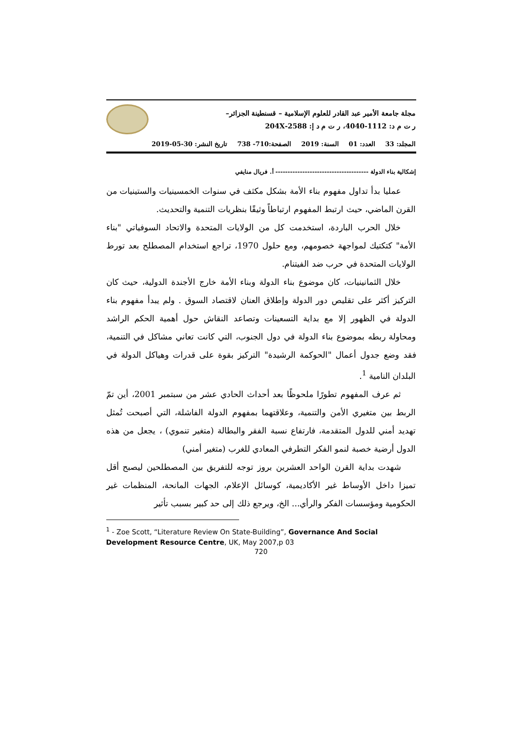مجلة جامعة الأمير عبد القادر للعلوم الإسلامية – قسنطينة الجزائر–
ر ت م د: 1112-4040، ر ت م د إ: 2588-204X
المجلد: 33 العدد: 01 السنة: 2019 الصفحة:710- 738 تاريخ النشر: 30-05-2019
إشكالية بناء الدولة -------------------------------------- أ. فريال منايفي
عمليا بدأ تداول مفهوم بناء الأمة بشكل مكثف في سنوات الخمسينيات والستينيات من القرن الماضي، حيث ارتبط المفهوم ارتباطاً وثيقًا بنظريات التنمية والتحديث.
خلال الحرب الباردة، استخدمت كل من الولايات المتحدة والاتحاد السوفياتي "بناء الأمة" كتكتيك لمواجهة خصومهم، ومع حلول 1970، تراجع استخدام المصطلح بعد تورط الولايات المتحدة في حرب ضد الفيتنام.
خلال الثمانينيات، كان موضوع بناء الدولة وبناء الأمة خارج الأجندة الدولية، حيث كان التركيز أكثر على تقليص دور الدولة وإطلاق العنان لاقتصاد السوق . ولم يبدأ مفهوم بناء الدولة في الظهور إلا مع بداية التسعينات وتصاعد النقاش حول أهمية الحكم الراشد ومحاولة ربطه بموضوع بناء الدولة في دول الجنوب، التي كانت تعاني مشاكل في التنمية، فقد وضع جدول أعمال "الحوكمة الرشيدة" التركيز بقوة على قدرات وهياكل الدولة في البلدان النامية <sup>1</sup>.
ثم عرف المفهوم تطورًا ملحوظًا بعد أحداث الحادي عشر من سبتمبر 2001، أين تمّ الربط بين متغيري الأمن والتنمية، وعلاقتهما بمفهوم الدولة الفاشلة، التي أصبحت تُمثل تهديد أمني للدول المتقدمة، فارتفاع نسبة الفقر والبطالة (متغير تنموي) ، يجعل من هذه الدول أرضية خصبة لنمو الفكر التطرفي المعادي للغرب (متغير أمني)
شهدت بداية القرن الواحد العشرين بروز توجه للتفريق بين المصطلحين ليصبح أقل تميزا داخل الأوساط غير الأكاديمية، كوسائل الإعلام، الجهات المانحة، المنظمات غير الحكومية ومؤسسات الفكر والرأي... الخ، ويرجع ذلك إلى حد كبير بسبب تأثير
<sup>1</sup> - Zoe Scott, “Literature Review On State-Building”, Governance And Social Development Resource Centre, UK, May 2007,p 03
720